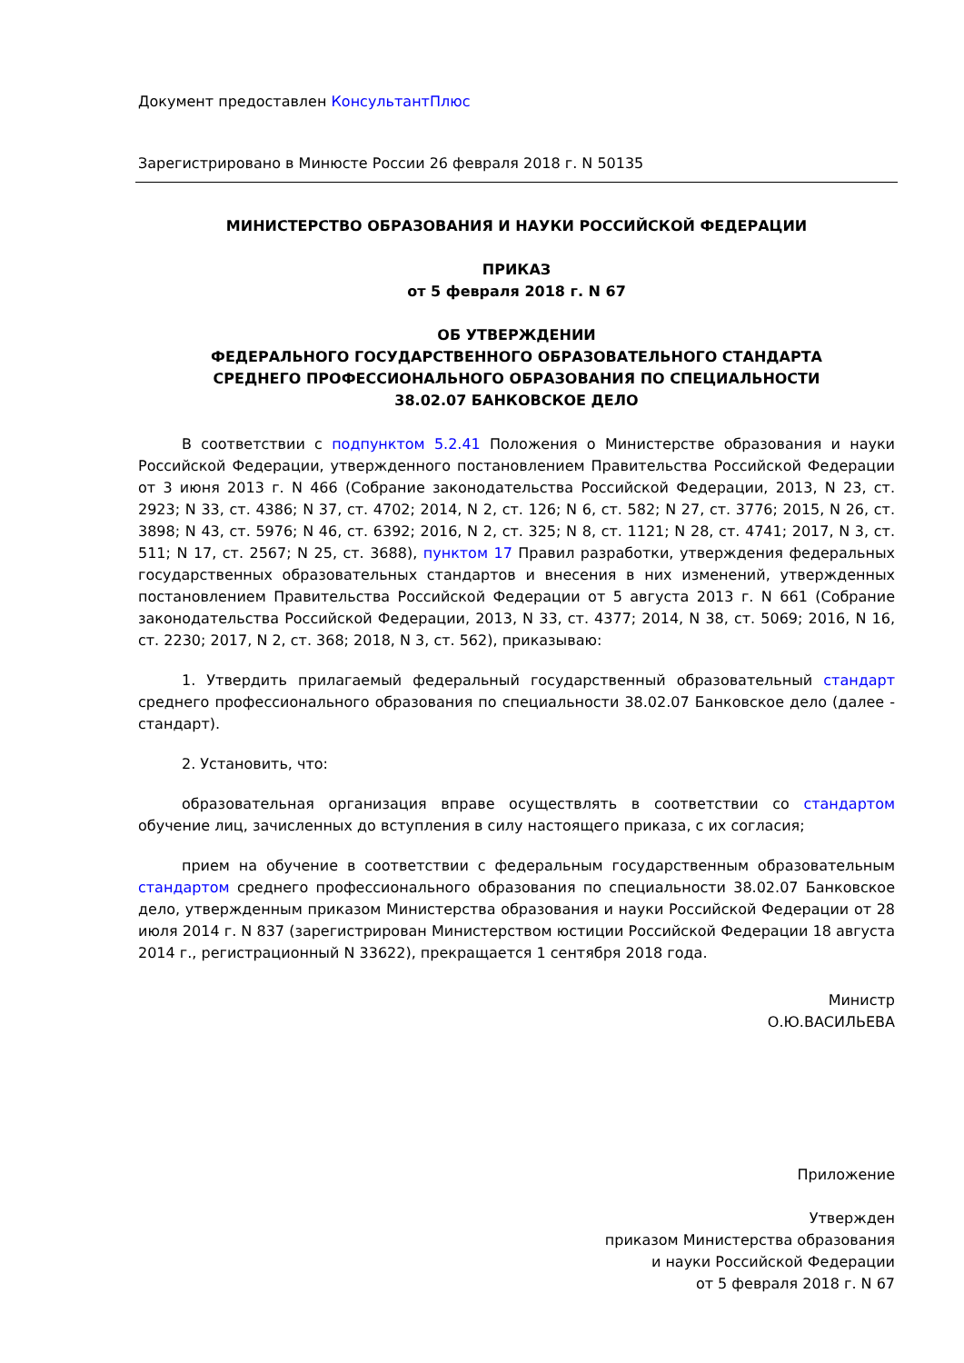Документ предоставлен КонсультантПлюс
Зарегистрировано в Минюсте России 26 февраля 2018 г. N 50135
МИНИСТЕРСТВО ОБРАЗОВАНИЯ И НАУКИ РОССИЙСКОЙ ФЕДЕРАЦИИ
ПРИКАЗ
от 5 февраля 2018 г. N 67
ОБ УТВЕРЖДЕНИИ
ФЕДЕРАЛЬНОГО ГОСУДАРСТВЕННОГО ОБРАЗОВАТЕЛЬНОГО СТАНДАРТА
СРЕДНЕГО ПРОФЕССИОНАЛЬНОГО ОБРАЗОВАНИЯ ПО СПЕЦИАЛЬНОСТИ
38.02.07 БАНКОВСКОЕ ДЕЛО
В соответствии с подпунктом 5.2.41 Положения о Министерстве образования и науки Российской Федерации, утвержденного постановлением Правительства Российской Федерации от 3 июня 2013 г. N 466 (Собрание законодательства Российской Федерации, 2013, N 23, ст. 2923; N 33, ст. 4386; N 37, ст. 4702; 2014, N 2, ст. 126; N 6, ст. 582; N 27, ст. 3776; 2015, N 26, ст. 3898; N 43, ст. 5976; N 46, ст. 6392; 2016, N 2, ст. 325; N 8, ст. 1121; N 28, ст. 4741; 2017, N 3, ст. 511; N 17, ст. 2567; N 25, ст. 3688), пунктом 17 Правил разработки, утверждения федеральных государственных образовательных стандартов и внесения в них изменений, утвержденных постановлением Правительства Российской Федерации от 5 августа 2013 г. N 661 (Собрание законодательства Российской Федерации, 2013, N 33, ст. 4377; 2014, N 38, ст. 5069; 2016, N 16, ст. 2230; 2017, N 2, ст. 368; 2018, N 3, ст. 562), приказываю:
1. Утвердить прилагаемый федеральный государственный образовательный стандарт среднего профессионального образования по специальности 38.02.07 Банковское дело (далее - стандарт).
2. Установить, что:
образовательная организация вправе осуществлять в соответствии со стандартом обучение лиц, зачисленных до вступления в силу настоящего приказа, с их согласия;
прием на обучение в соответствии с федеральным государственным образовательным стандартом среднего профессионального образования по специальности 38.02.07 Банковское дело, утвержденным приказом Министерства образования и науки Российской Федерации от 28 июля 2014 г. N 837 (зарегистрирован Министерством юстиции Российской Федерации 18 августа 2014 г., регистрационный N 33622), прекращается 1 сентября 2018 года.
Министр
О.Ю.ВАСИЛЬЕВА
Приложение
Утвержден
приказом Министерства образования
и науки Российской Федерации
от 5 февраля 2018 г. N 67